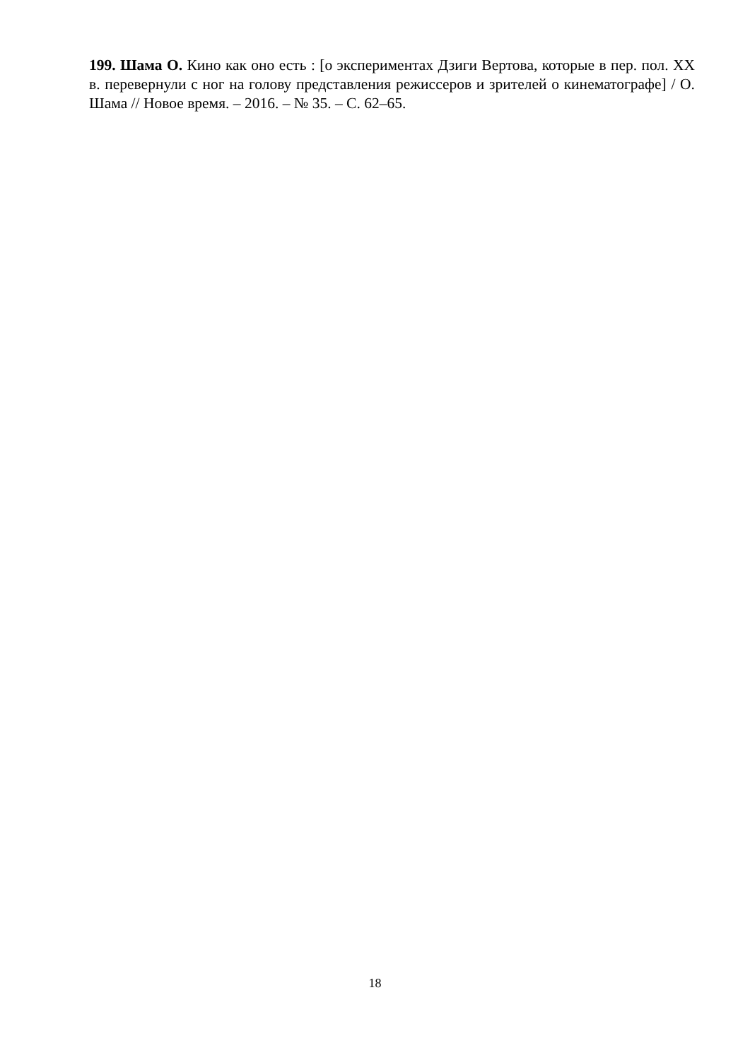199. Шама О. Кино как оно есть : [о экспериментах Дзиги Вертова, которые в пер. пол. ХХ в. перевернули с ног на голову представления режиссеров и зрителей о кинематографе] / О. Шама // Новое время. – 2016. – № 35. – С. 62–65.
18